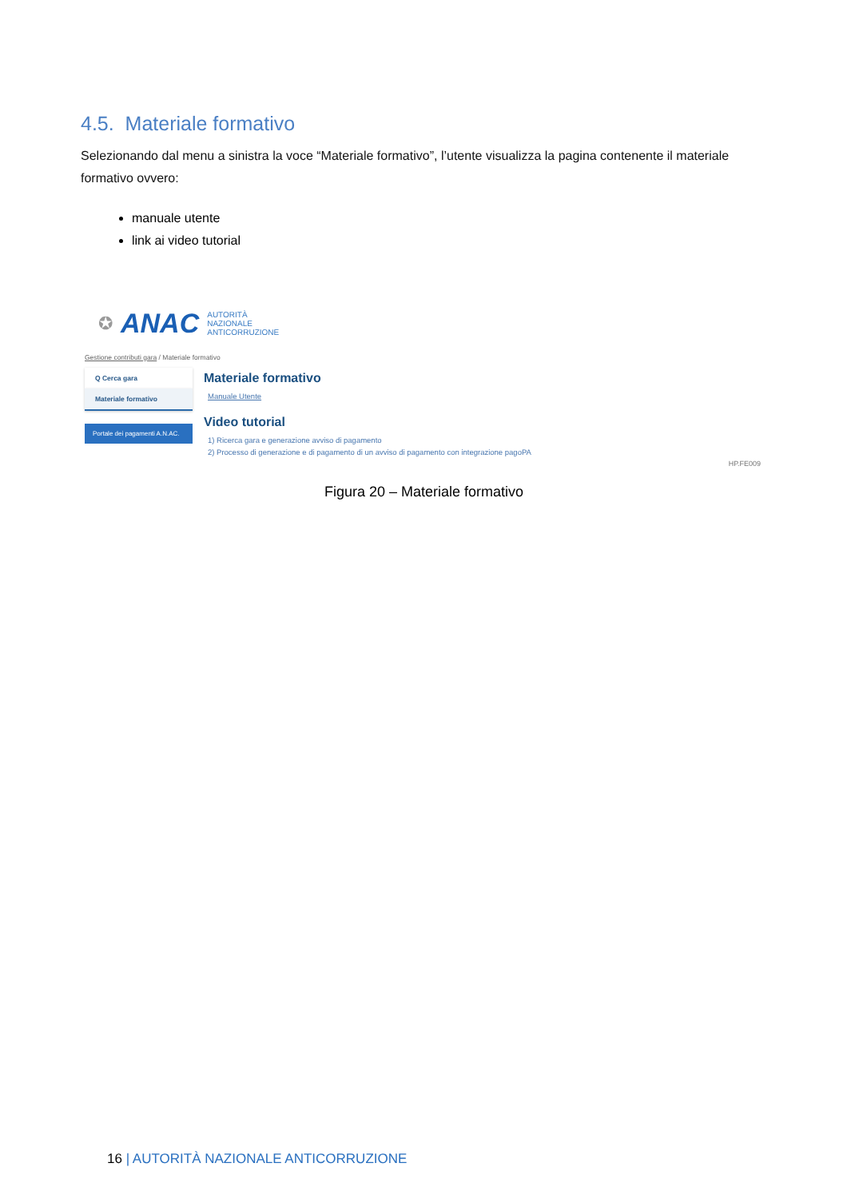4.5. Materiale formativo
Selezionando dal menu a sinistra la voce “Materiale formativo”, l’utente visualizza la pagina contenente il materiale formativo ovvero:
manuale utente
link ai video tutorial
✪ ANAC
AUTORITÀ
NAZIONALE
ANTICORRUZIONE
Gestione contributi gara / Materiale formativo
Q Cerca gara
Materiale formativo
Portale dei pagamenti A.N.AC.
Materiale formativo
Manuale Utente
Video tutorial
1) Ricerca gara e generazione avviso di pagamento
2) Processo di generazione e di pagamento di un avviso di pagamento con integrazione pagoPA
HP.FE009
Figura 20 – Materiale formativo
16 | AUTORITÀ NAZIONALE ANTICORRUZIONE